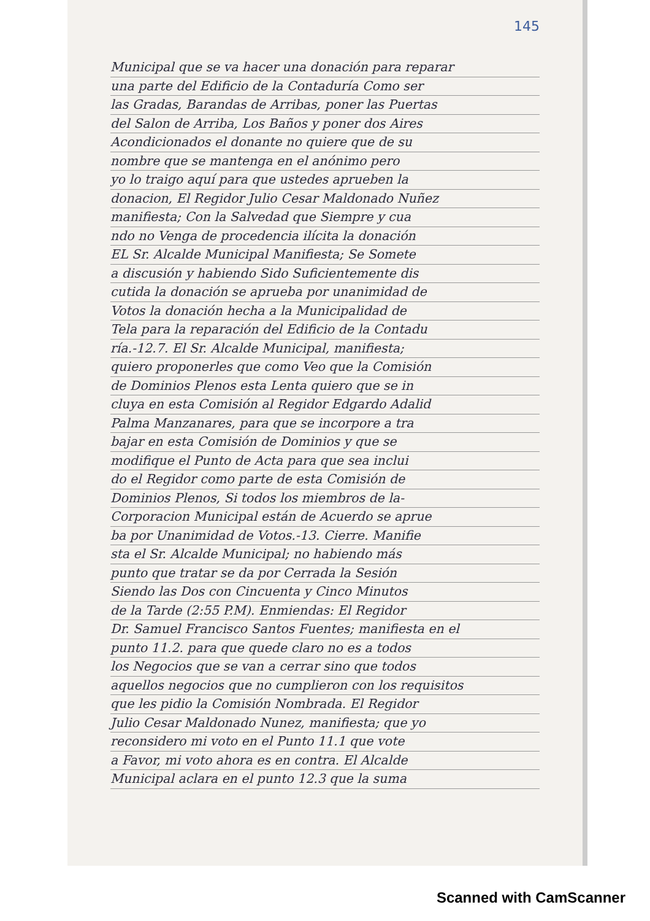145
Municipal que se va hacer una donación para reparar
una parte del Edificio de la Contaduría Como ser
las Gradas, Barandas de Arribas, poner las Puertas
del Salon de Arriba, Los Baños y poner dos Aires
Acondicionados el donante no quiere que de su
nombre que se mantenga en el anónimo pero
yo lo traigo aquí para que ustedes aprueben la
donacion, El Regidor Julio Cesar Maldonado Nuñez
manifiesta; Con la Salvedad que Siempre y cua
ndo no Venga de procedencia ilícita la donación
EL Sr. Alcalde Municipal Manifiesta; Se Somete
a discusión y habiendo Sido Suficientemente dis
cutida la donación se aprueba por unanimidad de
Votos la donación hecha a la Municipalidad de
Tela para la reparación del Edificio de la Contadu
ría.-12.7. El Sr. Alcalde Municipal, manifiesta;
quiero proponerles que como Veo que la Comisión
de Dominios Plenos esta Lenta quiero que se in
cluya en esta Comisión al Regidor Edgardo Adalid
Palma Manzanares, para que se incorpore a tra
bajar en esta Comisión de Dominios y que se
modifique el Punto de Acta para que sea inclui
do el Regidor como parte de esta Comisión de
Dominios Plenos, Si todos los miembros de la-
Corporacion Municipal están de Acuerdo se aprue
ba por Unanimidad de Votos.-13. Cierre. Manifie
sta el Sr. Alcalde Municipal; no habiendo más
punto que tratar se da por Cerrada la Sesión
Siendo las Dos con Cincuenta y Cinco Minutos
de la Tarde (2:55 P.M). Enmiendas: El Regidor
Dr. Samuel Francisco Santos Fuentes; manifiesta en el
punto 11.2. para que quede claro no es a todos
los Negocios que se van a cerrar sino que todos
aquellos negocios que no cumplieron con los requisitos
que les pidio la Comisión Nombrada. El Regidor
Julio Cesar Maldonado Nunez, manifiesta; que yo
reconsidero mi voto en el Punto 11.1 que vote
a Favor, mi voto ahora es en contra. El Alcalde
Municipal aclara en el punto 12.3 que la suma
Scanned with CamScanner